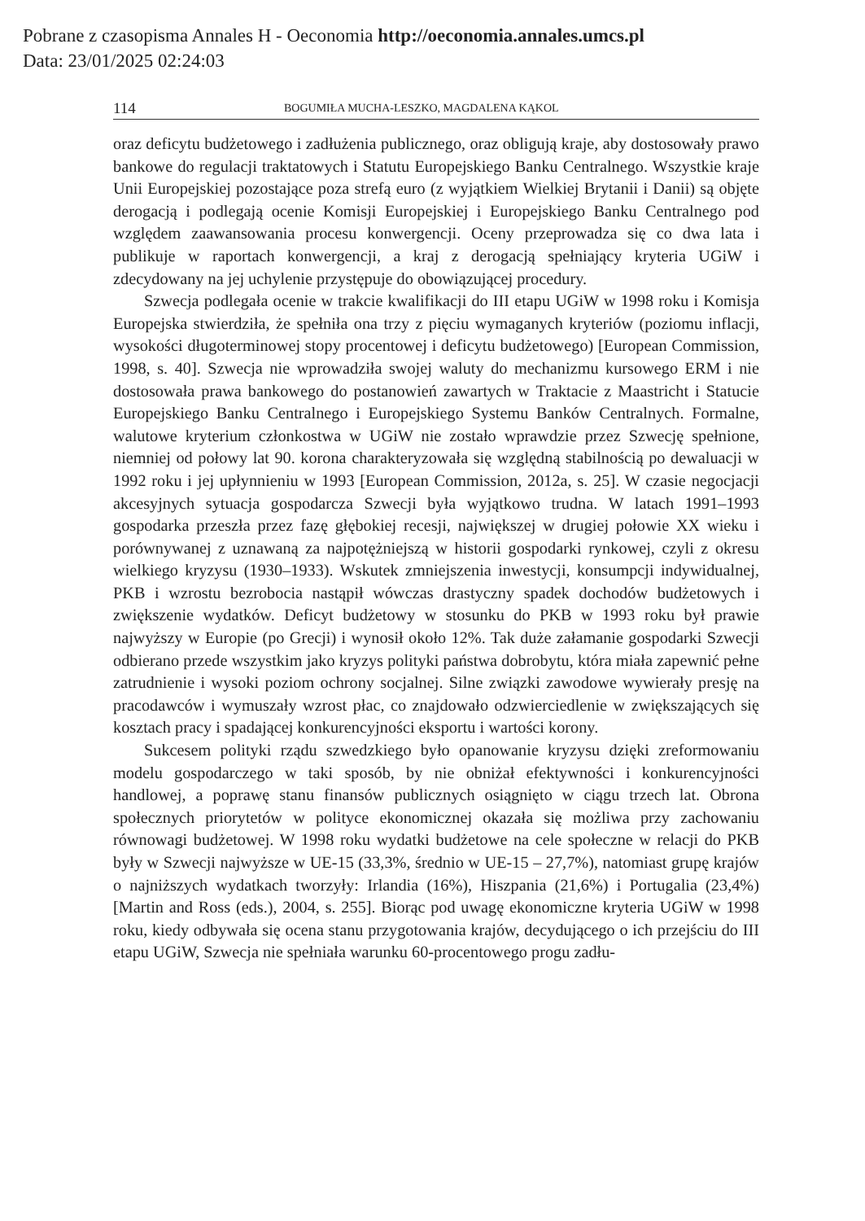Pobrane z czasopisma Annales H - Oeconomia http://oeconomia.annales.umcs.pl
Data: 23/01/2025 02:24:03
114 BOGUMIŁA MUCHA-LESZKO, MAGDALENA KĄKOL
oraz deficytu budżetowego i zadłużenia publicznego, oraz obligują kraje, aby dostosowały prawo bankowe do regulacji traktatowych i Statutu Europejskiego Banku Centralnego. Wszystkie kraje Unii Europejskiej pozostające poza strefą euro (z wyjątkiem Wielkiej Brytanii i Danii) są objęte derogacją i podlegają ocenie Komisji Europejskiej i Europejskiego Banku Centralnego pod względem zaawansowania procesu konwergencji. Oceny przeprowadza się co dwa lata i publikuje w raportach konwergencji, a kraj z derogacją spełniający kryteria UGiW i zdecydowany na jej uchylenie przystępuje do obowiązującej procedury.
Szwecja podlegała ocenie w trakcie kwalifikacji do III etapu UGiW w 1998 roku i Komisja Europejska stwierdziła, że spełniła ona trzy z pięciu wymaganych kryteriów (poziomu inflacji, wysokości długoterminowej stopy procentowej i deficytu budżetowego) [European Commission, 1998, s. 40]. Szwecja nie wprowadziła swojej waluty do mechanizmu kursowego ERM i nie dostosowała prawa bankowego do postanowień zawartych w Traktacie z Maastricht i Statucie Europejskiego Banku Centralnego i Europejskiego Systemu Banków Centralnych. Formalne, walutowe kryterium członkostwa w UGiW nie zostało wprawdzie przez Szwecję spełnione, niemniej od połowy lat 90. korona charakteryzowała się względną stabilnością po dewaluacji w 1992 roku i jej upłynnieniu w 1993 [European Commission, 2012a, s. 25]. W czasie negocjacji akcesyjnych sytuacja gospodarcza Szwecji była wyjątkowo trudna. W latach 1991–1993 gospodarka przeszła przez fazę głębokiej recesji, największej w drugiej połowie XX wieku i porównywanej z uznawaną za najpotężniejszą w historii gospodarki rynkowej, czyli z okresu wielkiego kryzysu (1930–1933). Wskutek zmniejszenia inwestycji, konsumpcji indywidualnej, PKB i wzrostu bezrobocia nastąpił wówczas drastyczny spadek dochodów budżetowych i zwiększenie wydatków. Deficyt budżetowy w stosunku do PKB w 1993 roku był prawie najwyższy w Europie (po Grecji) i wynosił około 12%. Tak duże załamanie gospodarki Szwecji odbierano przede wszystkim jako kryzys polityki państwa dobrobytu, która miała zapewnić pełne zatrudnienie i wysoki poziom ochrony socjalnej. Silne związki zawodowe wywierały presję na pracodawców i wymuszały wzrost płac, co znajdowało odzwierciedlenie w zwiększających się kosztach pracy i spadającej konkurencyjności eksportu i wartości korony.
Sukcesem polityki rządu szwedzkiego było opanowanie kryzysu dzięki zreformowaniu modelu gospodarczego w taki sposób, by nie obniżał efektywności i konkurencyjności handlowej, a poprawę stanu finansów publicznych osiągnięto w ciągu trzech lat. Obrona społecznych priorytetów w polityce ekonomicznej okazała się możliwa przy zachowaniu równowagi budżetowej. W 1998 roku wydatki budżetowe na cele społeczne w relacji do PKB były w Szwecji najwyższe w UE-15 (33,3%, średnio w UE-15 – 27,7%), natomiast grupę krajów o najniższych wydatkach tworzyły: Irlandia (16%), Hiszpania (21,6%) i Portugalia (23,4%) [Martin and Ross (eds.), 2004, s. 255]. Biorąc pod uwagę ekonomiczne kryteria UGiW w 1998 roku, kiedy odbywała się ocena stanu przygotowania krajów, decydującego o ich przejściu do III etapu UGiW, Szwecja nie spełniała warunku 60-procentowego progu zadłu-